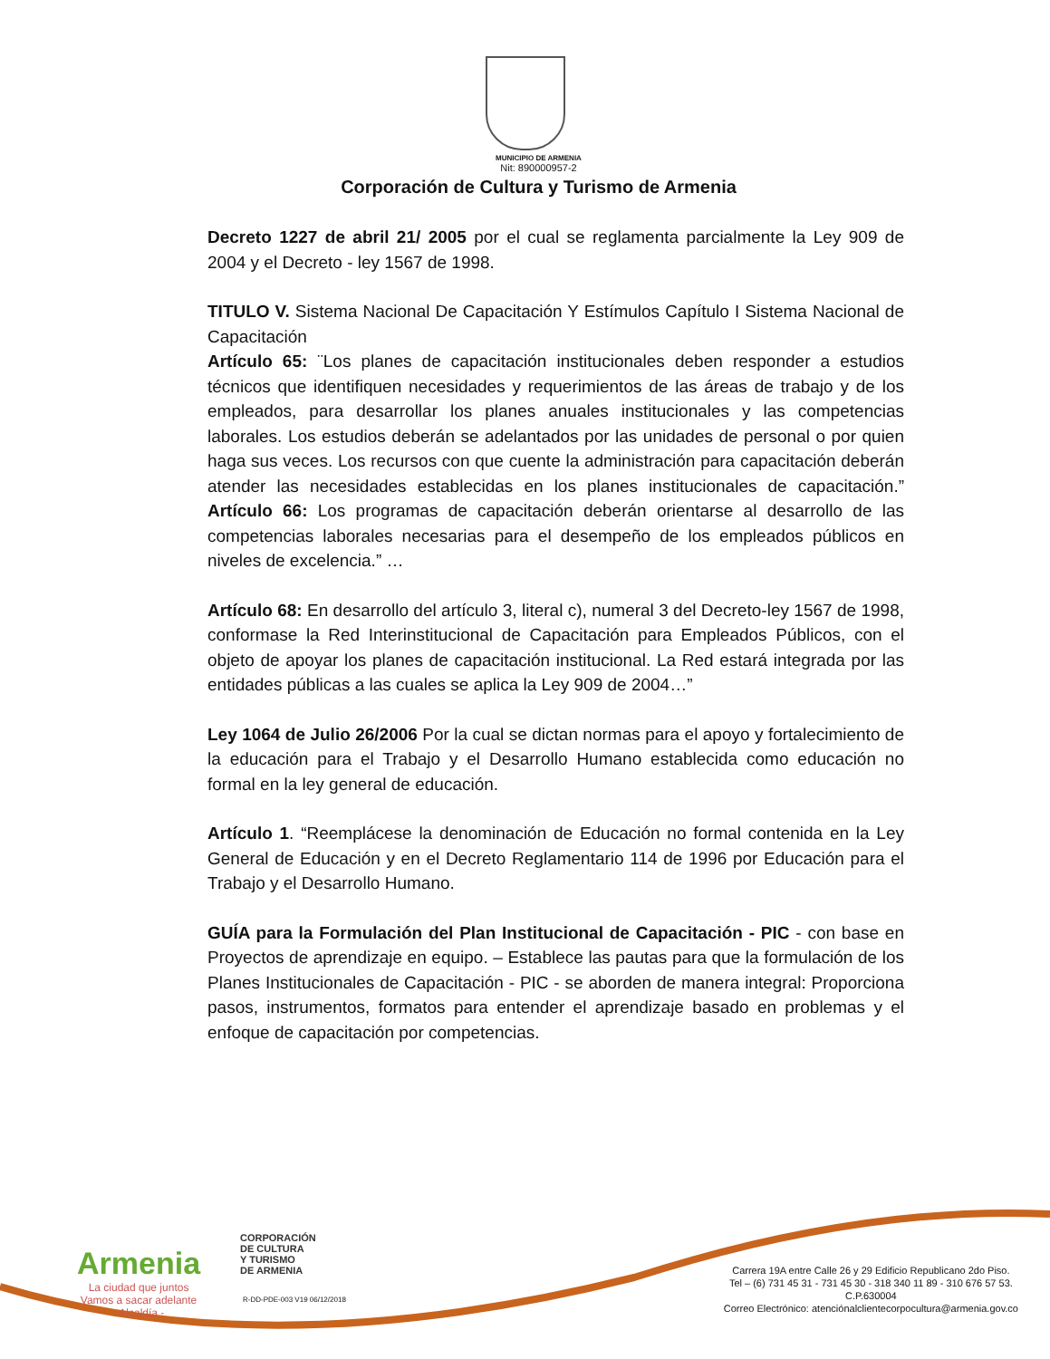MUNICIPIO DE ARMENIA
Nit: 890000957-2
Corporación de Cultura y Turismo de Armenia
Decreto 1227 de abril 21/ 2005 por el cual se reglamenta parcialmente la Ley 909 de 2004 y el Decreto - ley 1567 de 1998.
TITULO V. Sistema Nacional De Capacitación Y Estímulos Capítulo I Sistema Nacional de Capacitación
Artículo 65: ¨Los planes de capacitación institucionales deben responder a estudios técnicos que identifiquen necesidades y requerimientos de las áreas de trabajo y de los empleados, para desarrollar los planes anuales institucionales y las competencias laborales. Los estudios deberán se adelantados por las unidades de personal o por quien haga sus veces. Los recursos con que cuente la administración para capacitación deberán atender las necesidades establecidas en los planes institucionales de capacitación.” Artículo 66: Los programas de capacitación deberán orientarse al desarrollo de las competencias laborales necesarias para el desempeño de los empleados públicos en niveles de excelencia.” …
Artículo 68: En desarrollo del artículo 3, literal c), numeral 3 del Decreto-ley 1567 de 1998, conformase la Red Interinstitucional de Capacitación para Empleados Públicos, con el objeto de apoyar los planes de capacitación institucional. La Red estará integrada por las entidades públicas a las cuales se aplica la Ley 909 de 2004…”
Ley 1064 de Julio 26/2006 Por la cual se dictan normas para el apoyo y fortalecimiento de la educación para el Trabajo y el Desarrollo Humano establecida como educación no formal en la ley general de educación.
Artículo 1. “Reemplácese la denominación de Educación no formal contenida en la Ley General de Educación y en el Decreto Reglamentario 114 de 1996 por Educación para el Trabajo y el Desarrollo Humano.
GUÍA para la Formulación del Plan Institucional de Capacitación - PIC - con base en Proyectos de aprendizaje en equipo. – Establece las pautas para que la formulación de los Planes Institucionales de Capacitación - PIC - se aborden de manera integral: Proporciona pasos, instrumentos, formatos para entender el aprendizaje basado en problemas y el enfoque de capacitación por competencias.
Armenia
La ciudad que juntos
Vamos a sacar adelante
- Alcaldía -
CORPORACIÓN
DE CULTURA
Y TURISMO
DE ARMENIA
R-DD-PDE-003 V19 06/12/2018
Carrera 19A entre Calle 26 y 29 Edificio Republicano 2do Piso.
Tel – (6) 731 45 31 - 731 45 30 - 318 340 11 89 - 310 676 57 53.
C.P.630004
Correo Electrónico: atenciónalclientecorpocultura@armenia.gov.co